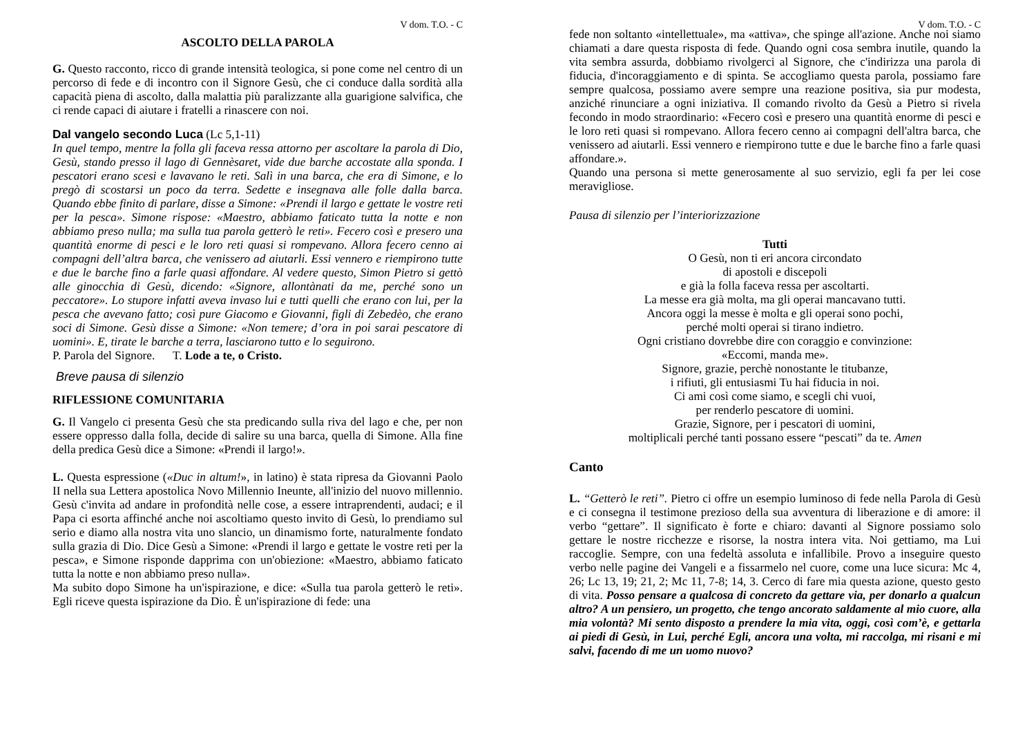V dom. T.O. - C
ASCOLTO DELLA PAROLA
G. Questo racconto, ricco di grande intensità teologica, si pone come nel centro di un percorso di fede e di incontro con il Signore Gesù, che ci conduce dalla sordità alla capacità piena di ascolto, dalla malattia più paralizzante alla guarigione salvifica, che ci rende capaci di aiutare i fratelli a rinascere con noi.
Dal vangelo secondo Luca (Lc 5,1-11)
In quel tempo, mentre la folla gli faceva ressa attorno per ascoltare la parola di Dio, Gesù, stando presso il lago di Gennèsaret, vide due barche accostate alla sponda. I pescatori erano scesi e lavavano le reti. Salì in una barca, che era di Simone, e lo pregò di scostarsi un poco da terra. Sedette e insegnava alle folle dalla barca. Quando ebbe finito di parlare, disse a Simone: «Prendi il largo e gettate le vostre reti per la pesca». Simone rispose: «Maestro, abbiamo faticato tutta la notte e non abbiamo preso nulla; ma sulla tua parola getterò le reti». Fecero così e presero una quantità enorme di pesci e le loro reti quasi si rompevano. Allora fecero cenno ai compagni dell’altra barca, che venissero ad aiutarli. Essi vennero e riempirono tutte e due le barche fino a farle quasi affondare. Al vedere questo, Simon Pietro si gettò alle ginocchia di Gesù, dicendo: «Signore, allontànati da me, perché sono un peccatore». Lo stupore infatti aveva invaso lui e tutti quelli che erano con lui, per la pesca che avevano fatto; così pure Giacomo e Giovanni, figli di Zebedèo, che erano soci di Simone. Gesù disse a Simone: «Non temere; d’ora in poi sarai pescatore di uomini». E, tirate le barche a terra, lasciarono tutto e lo seguirono.
P. Parola del Signore. T. Lode a te, o Cristo.
Breve pausa di silenzio
RIFLESSIONE COMUNITARIA
G. Il Vangelo ci presenta Gesù che sta predicando sulla riva del lago e che, per non essere oppresso dalla folla, decide di salire su una barca, quella di Simone. Alla fine della predica Gesù dice a Simone: «Prendi il largo!».
L. Questa espressione («Duc in altum!», in latino) è stata ripresa da Giovanni Paolo II nella sua Lettera apostolica Novo Millennio Ineunte, all'inizio del nuovo millennio. Gesù c'invita ad andare in profondità nelle cose, a essere intraprendenti, audaci; e il Papa ci esorta affinché anche noi ascoltiamo questo invito di Gesù, lo prendiamo sul serio e diamo alla nostra vita uno slancio, un dinamismo forte, naturalmente fondato sulla grazia di Dio. Dice Gesù a Simone: «Prendi il largo e gettate le vostre reti per la pesca», e Simone risponde dapprima con un'obiezione: «Maestro, abbiamo faticato tutta la notte e non abbiamo preso nulla».
Ma subito dopo Simone ha un'ispirazione, e dice: «Sulla tua parola getterò le reti». Egli riceve questa ispirazione da Dio. È un'ispirazione di fede: una
V dom. T.O. - C
fede non soltanto «intellettuale», ma «attiva», che spinge all'azione. Anche noi siamo chiamati a dare questa risposta di fede. Quando ogni cosa sembra inutile, quando la vita sembra assurda, dobbiamo rivolgerci al Signore, che c'indirizza una parola di fiducia, d'incoraggiamento e di spinta. Se accogliamo questa parola, possiamo fare sempre qualcosa, possiamo avere sempre una reazione positiva, sia pur modesta, anziché rinunciare a ogni iniziativa. Il comando rivolto da Gesù a Pietro si rivela fecondo in modo straordinario: «Fecero così e presero una quantità enorme di pesci e le loro reti quasi si rompevano. Allora fecero cenno ai compagni dell'altra barca, che venissero ad aiutarli. Essi vennero e riempirono tutte e due le barche fino a farle quasi affondare.».
Quando una persona si mette generosamente al suo servizio, egli fa per lei cose meravigliose.
Pausa di silenzio per l’interiorizzazione
Tutti
O Gesù, non ti eri ancora circondato
di apostoli e discepoli
e già la folla faceva ressa per ascoltarti.
La messe era già molta, ma gli operai mancavano tutti.
Ancora oggi la messe è molta e gli operai sono pochi,
perché molti operai si tirano indietro.
Ogni cristiano dovrebbe dire con coraggio e convinzione:
«Eccomi, manda me».
Signore, grazie, perchè nonostante le titubanze,
i rifiuti, gli entusiasmi Tu hai fiducia in noi.
Ci ami così come siamo, e scegli chi vuoi,
per renderlo pescatore di uomini.
Grazie, Signore, per i pescatori di uomini,
moltiplicali perché tanti possano essere “pescati” da te. Amen
Canto
L. “Getterò le reti”. Pietro ci offre un esempio luminoso di fede nella Parola di Gesù e ci consegna il testimone prezioso della sua avventura di liberazione e di amore: il verbo “gettare”. Il significato è forte e chiaro: davanti al Signore possiamo solo gettare le nostre ricchezze e risorse, la nostra intera vita. Noi gettiamo, ma Lui raccoglie. Sempre, con una fedeltà assoluta e infallibile. Provo a inseguire questo verbo nelle pagine dei Vangeli e a fissarmelo nel cuore, come una luce sicura: Mc 4, 26; Lc 13, 19; 21, 2; Mc 11, 7-8; 14, 3. Cerco di fare mia questa azione, questo gesto di vita. Posso pensare a qualcosa di concreto da gettare via, per donarlo a qualcun altro? A un pensiero, un progetto, che tengo ancorato saldamente al mio cuore, alla mia volontà? Mi sento disposto a prendere la mia vita, oggi, così com’è, e gettarla ai piedi di Gesù, in Lui, perché Egli, ancora una volta, mi raccolga, mi risani e mi salvi, facendo di me un uomo nuovo?